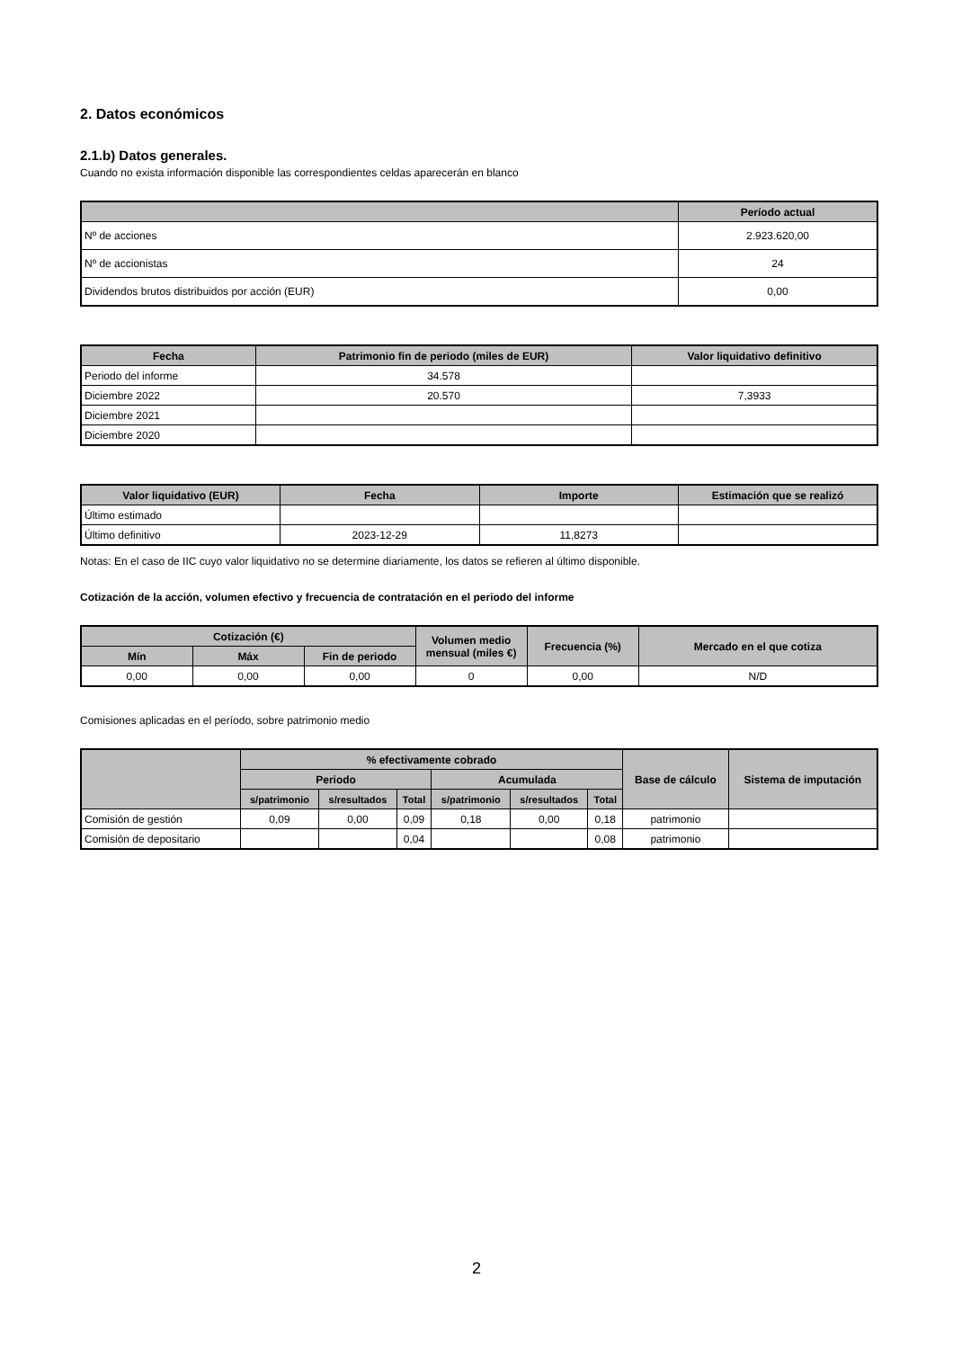2. Datos económicos
2.1.b) Datos generales.
Cuando no exista información disponible las correspondientes celdas aparecerán en blanco
| | Período actual |
| --- | --- |
| Nº de acciones | 2.923.620,00 |
| Nº de accionistas | 24 |
| Dividendos brutos distribuidos por acción (EUR) | 0,00 |
| Fecha | Patrimonio fin de periodo (miles de EUR) | Valor liquidativo definitivo |
| --- | --- | --- |
| Periodo del informe | 34.578 | |
| Diciembre 2022 | 20.570 | 7,3933 |
| Diciembre 2021 | | |
| Diciembre 2020 | | |
| Valor liquidativo (EUR) | Fecha | Importe | Estimación que se realizó |
| --- | --- | --- | --- |
| Último estimado | | | |
| Último definitivo | 2023-12-29 | 11,8273 | |
Notas: En el caso de IIC cuyo valor liquidativo no se determine diariamente, los datos se refieren al último disponible.
Cotización de la acción, volumen efectivo y frecuencia de contratación en el periodo del informe
| Cotización (€) | | | Volumen medio mensual (miles €) | Frecuencia (%) | Mercado en el que cotiza |
| --- | --- | --- | --- | --- | --- |
| Mín | Máx | Fin de periodo | | | |
| 0,00 | 0,00 | 0,00 | 0 | 0,00 | N/D |
Comisiones aplicadas en el período, sobre patrimonio medio
| | % efectivamente cobrado | | | | | | Base de cálculo | Sistema de imputación |
| --- | --- | --- | --- | --- | --- | --- | --- | --- |
| | Periodo | | | Acumulada | | | | |
| | s/patrimonio | s/resultados | Total | s/patrimonio | s/resultados | Total | | |
| Comisión de gestión | 0,09 | 0,00 | 0,09 | 0,18 | 0,00 | 0,18 | patrimonio | |
| Comisión de depositario | | | 0,04 | | | 0,08 | patrimonio | |
2